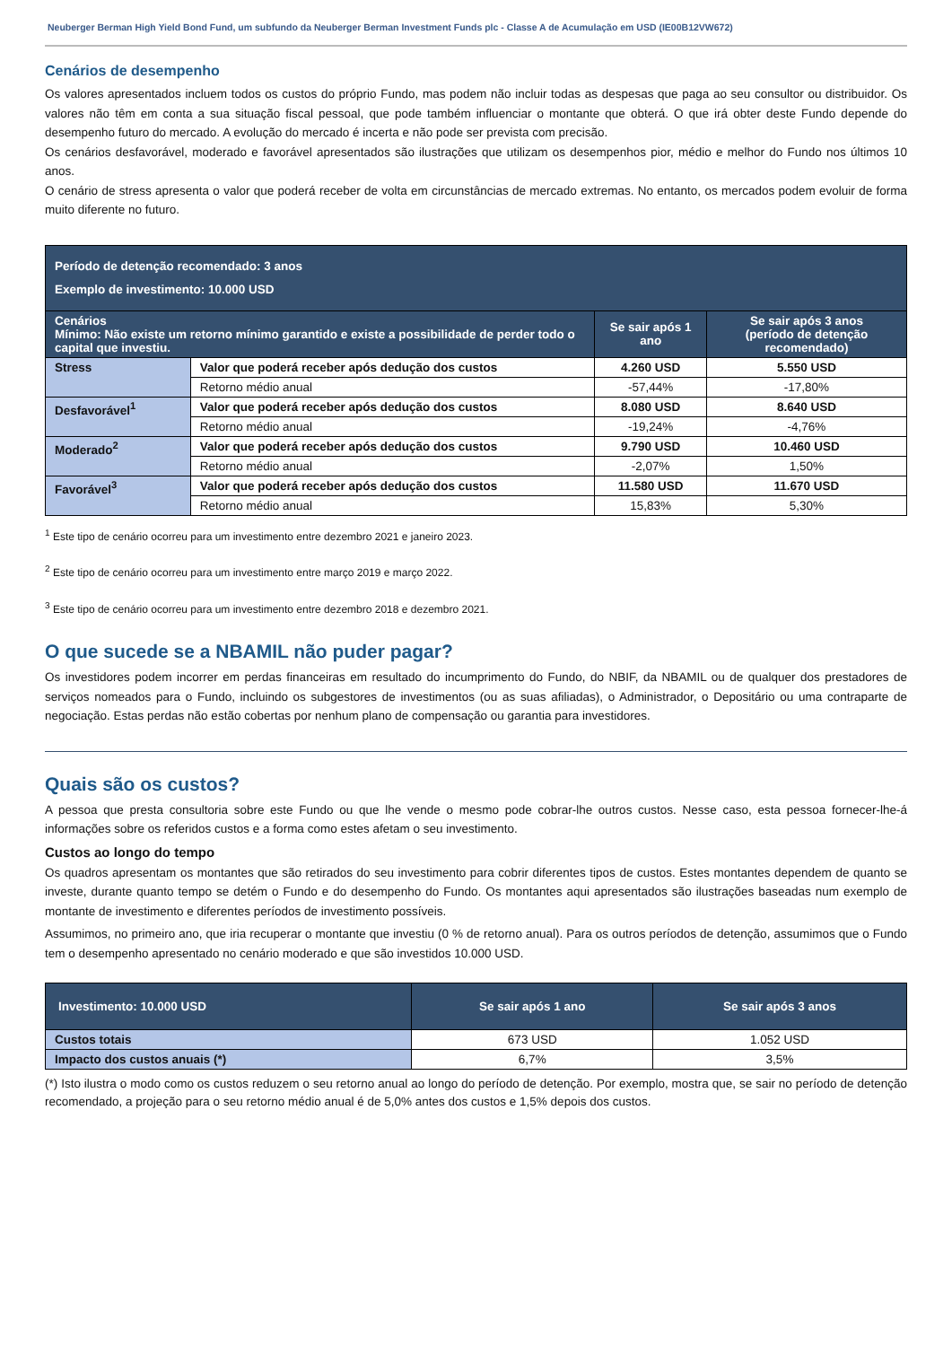Neuberger Berman High Yield Bond Fund, um subfundo da Neuberger Berman Investment Funds plc - Classe A de Acumulação em USD (IE00B12VW672)
Cenários de desempenho
Os valores apresentados incluem todos os custos do próprio Fundo, mas podem não incluir todas as despesas que paga ao seu consultor ou distribuidor. Os valores não têm em conta a sua situação fiscal pessoal, que pode também influenciar o montante que obterá. O que irá obter deste Fundo depende do desempenho futuro do mercado. A evolução do mercado é incerta e não pode ser prevista com precisão.
Os cenários desfavorável, moderado e favorável apresentados são ilustrações que utilizam os desempenhos pior, médio e melhor do Fundo nos últimos 10 anos.
O cenário de stress apresenta o valor que poderá receber de volta em circunstâncias de mercado extremas. No entanto, os mercados podem evoluir de forma muito diferente no futuro.
| Período de detenção recomendado: 3 anos Exemplo de investimento: 10.000 USD | | | |
| Cenários Mínimo: Não existe um retorno mínimo garantido e existe a possibilidade de perder todo o capital que investiu. | | Se sair após 1 ano | Se sair após 3 anos (período de detenção recomendado) |
| Stress | Valor que poderá receber após dedução dos custos | 4.260 USD | 5.550 USD |
| | Retorno médio anual | -57,44% | -17,80% |
| Desfavorável<sup>1</sup> | Valor que poderá receber após dedução dos custos | 8.080 USD | 8.640 USD |
| | Retorno médio anual | -19,24% | -4,76% |
| Moderado<sup>2</sup> | Valor que poderá receber após dedução dos custos | 9.790 USD | 10.460 USD |
| | Retorno médio anual | -2,07% | 1,50% |
| Favorável<sup>3</sup> | Valor que poderá receber após dedução dos custos | 11.580 USD | 11.670 USD |
| | Retorno médio anual | 15,83% | 5,30% |
<sup>1</sup> Este tipo de cenário ocorreu para um investimento entre dezembro 2021 e janeiro 2023.
<sup>2</sup> Este tipo de cenário ocorreu para um investimento entre março 2019 e março 2022.
<sup>3</sup> Este tipo de cenário ocorreu para um investimento entre dezembro 2018 e dezembro 2021.
O que sucede se a NBAMIL não puder pagar?
Os investidores podem incorrer em perdas financeiras em resultado do incumprimento do Fundo, do NBIF, da NBAMIL ou de qualquer dos prestadores de serviços nomeados para o Fundo, incluindo os subgestores de investimentos (ou as suas afiliadas), o Administrador, o Depositário ou uma contraparte de negociação. Estas perdas não estão cobertas por nenhum plano de compensação ou garantia para investidores.
Quais são os custos?
A pessoa que presta consultoria sobre este Fundo ou que lhe vende o mesmo pode cobrar-lhe outros custos. Nesse caso, esta pessoa fornecer-lhe-á informações sobre os referidos custos e a forma como estes afetam o seu investimento.
Custos ao longo do tempo
Os quadros apresentam os montantes que são retirados do seu investimento para cobrir diferentes tipos de custos. Estes montantes dependem de quanto se investe, durante quanto tempo se detém o Fundo e do desempenho do Fundo. Os montantes aqui apresentados são ilustrações baseadas num exemplo de montante de investimento e diferentes períodos de investimento possíveis.
Assumimos, no primeiro ano, que iria recuperar o montante que investiu (0 % de retorno anual). Para os outros períodos de detenção, assumimos que o Fundo tem o desempenho apresentado no cenário moderado e que são investidos 10.000 USD.
| Investimento: 10.000 USD | Se sair após 1 ano | Se sair após 3 anos |
| Custos totais | 673 USD | 1.052 USD |
| Impacto dos custos anuais (*) | 6,7% | 3,5% |
(*) Isto ilustra o modo como os custos reduzem o seu retorno anual ao longo do período de detenção. Por exemplo, mostra que, se sair no período de detenção recomendado, a projeção para o seu retorno médio anual é de 5,0% antes dos custos e 1,5% depois dos custos.